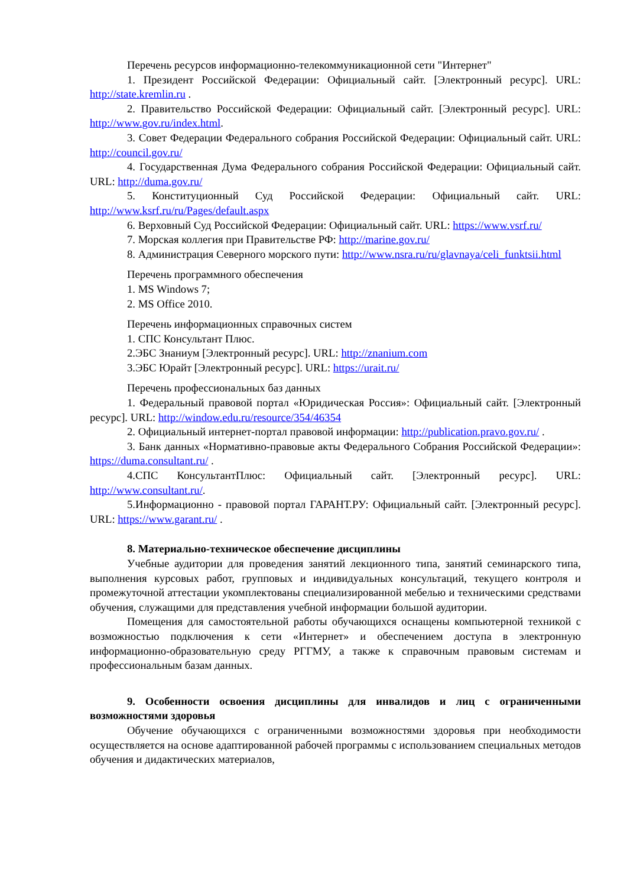Перечень ресурсов информационно-телекоммуникационной сети "Интернет"
1. Президент Российской Федерации: Официальный сайт. [Электронный ресурс]. URL: http://state.kremlin.ru .
2. Правительство Российской Федерации: Официальный сайт. [Электронный ресурс]. URL: http://www.gov.ru/index.html.
3. Совет Федерации Федерального собрания Российской Федерации: Официальный сайт. URL: http://council.gov.ru/
4. Государственная Дума Федерального собрания Российской Федерации: Официальный сайт. URL: http://duma.gov.ru/
5. Конституционный Суд Российской Федерации: Официальный сайт. URL: http://www.ksrf.ru/ru/Pages/default.aspx
6. Верховный Суд Российской Федерации: Официальный сайт. URL: https://www.vsrf.ru/
7. Морская коллегия при Правительстве РФ: http://marine.gov.ru/
8. Администрация Северного морского пути: http://www.nsra.ru/ru/glavnaya/celi_funktsii.html
Перечень программного обеспечения
1. MS Windows 7;
2. MS Office 2010.
Перечень информационных справочных систем
1. СПС Консультант Плюс.
2.ЭБС Знаниум [Электронный ресурс]. URL: http://znanium.com
3.ЭБС Юрайт [Электронный ресурс]. URL: https://urait.ru/
Перечень профессиональных баз данных
1. Федеральный правовой портал «Юридическая Россия»: Официальный сайт. [Электронный ресурс]. URL: http://window.edu.ru/resource/354/46354
2. Официальный интернет-портал правовой информации: http://publication.pravo.gov.ru/ .
3. Банк данных «Нормативно-правовые акты Федерального Собрания Российской Федерации»: https://duma.consultant.ru/ .
4.СПС КонсультантПлюс: Официальный сайт. [Электронный ресурс]. URL: http://www.consultant.ru/.
5.Информационно - правовой портал ГАРАНТ.РУ: Официальный сайт. [Электронный ресурс]. URL: https://www.garant.ru/ .
8. Материально-техническое обеспечение дисциплины
Учебные аудитории для проведения занятий лекционного типа, занятий семинарского типа, выполнения курсовых работ, групповых и индивидуальных консультаций, текущего контроля и промежуточной аттестации укомплектованы специализированной мебелью и техническими средствами обучения, служащими для представления учебной информации большой аудитории.
Помещения для самостоятельной работы обучающихся оснащены компьютерной техникой с возможностью подключения к сети «Интернет» и обеспечением доступа в электронную информационно-образовательную среду РГГМУ, а также к справочным правовым системам и профессиональным базам данных.
9. Особенности освоения дисциплины для инвалидов и лиц с ограниченными возможностями здоровья
Обучение обучающихся с ограниченными возможностями здоровья при необходимости осуществляется на основе адаптированной рабочей программы с использованием специальных методов обучения и дидактических материалов,